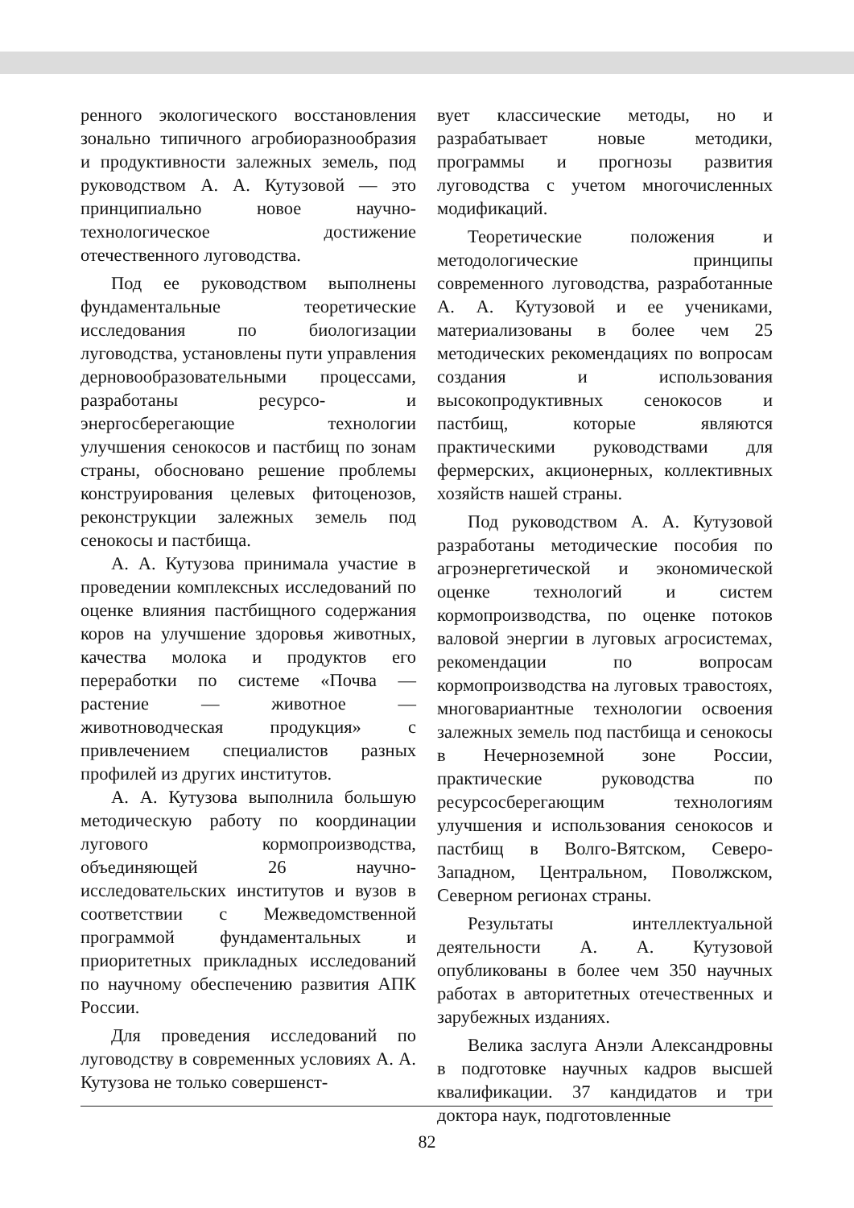ренного экологического восстановления зонально типичного агробиоразнообразия и продуктивности залежных земель, под руководством А. А. Кутузовой — это принципиально новое научно-технологическое достижение отечественного луговодства.
Под ее руководством выполнены фундаментальные теоретические исследования по биологизации луговодства, установлены пути управления дерновообразовательными процессами, разработаны ресурсо- и энергосберегающие технологии улучшения сенокосов и пастбищ по зонам страны, обосновано решение проблемы конструирования целевых фитоценозов, реконструкции залежных земель под сенокосы и пастбища.
А. А. Кутузова принимала участие в проведении комплексных исследований по оценке влияния пастбищного содержания коров на улучшение здоровья животных, качества молока и продуктов его переработки по системе «Почва — растение — животное — животноводческая продукция» с привлечением специалистов разных профилей из других институтов.
А. А. Кутузова выполнила большую методическую работу по координации лугового кормопроизводства, объединяющей 26 научно-исследовательских институтов и вузов в соответствии с Межведомственной программой фундаментальных и приоритетных прикладных исследований по научному обеспечению развития АПК России.
Для проведения исследований по луговодству в современных условиях А. А. Кутузова не только совершенст-
вует классические методы, но и разрабатывает новые методики, программы и прогнозы развития луговодства с учетом многочисленных модификаций.
Теоретические положения и методологические принципы современного луговодства, разработанные А. А. Кутузовой и ее учениками, материализованы в более чем 25 методических рекомендациях по вопросам создания и использования высокопродуктивных сенокосов и пастбищ, которые являются практическими руководствами для фермерских, акционерных, коллективных хозяйств нашей страны.
Под руководством А. А. Кутузовой разработаны методические пособия по агроэнергетической и экономической оценке технологий и систем кормопроизводства, по оценке потоков валовой энергии в луговых агросистемах, рекомендации по вопросам кормопроизводства на луговых травостоях, многовариантные технологии освоения залежных земель под пастбища и сенокосы в Нечерноземной зоне России, практические руководства по ресурсосберегающим технологиям улучшения и использования сенокосов и пастбищ в Волго-Вятском, Северо-Западном, Центральном, Поволжском, Северном регионах страны.
Результаты интеллектуальной деятельности А. А. Кутузовой опубликованы в более чем 350 научных работах в авторитетных отечественных и зарубежных изданиях.
Велика заслуга Анэли Александровны в подготовке научных кадров высшей квалификации. 37 кандидатов и три доктора наук, подготовленные
82